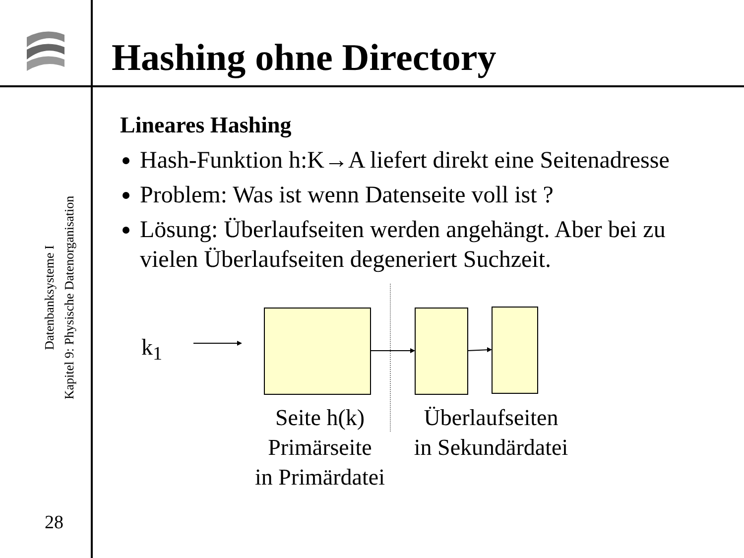Hashing ohne Directory
Datenbanksysteme I
Kapitel 9: Physische Datenorganisation
28
Lineares Hashing
Hash-Funktion h:K→A liefert direkt eine Seitenadresse
Problem: Was ist wenn Datenseite voll ist ?
Lösung: Überlaufseiten werden angehängt. Aber bei zu vielen Überlaufseiten degeneriert Suchzeit.
k<sub>1</sub>
Seite h(k)
Primärseite
in Primärdatei
Überlaufseiten
in Sekundärdatei